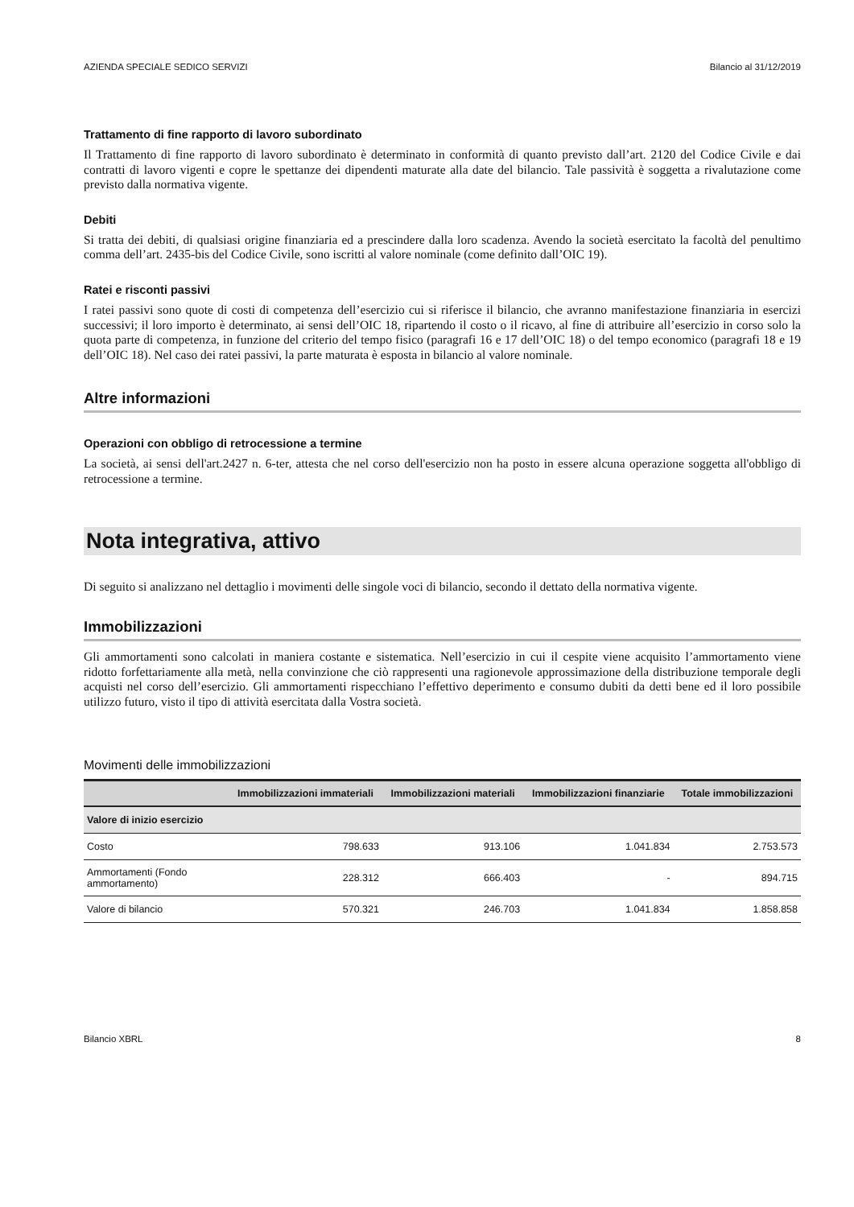AZIENDA SPECIALE SEDICO SERVIZI Bilancio al 31/12/2019
Trattamento di fine rapporto di lavoro subordinato
Il Trattamento di fine rapporto di lavoro subordinato è determinato in conformità di quanto previsto dall’art. 2120 del Codice Civile e dai contratti di lavoro vigenti e copre le spettanze dei dipendenti maturate alla date del bilancio. Tale passività è soggetta a rivalutazione come previsto dalla normativa vigente.
Debiti
Si tratta dei debiti, di qualsiasi origine finanziaria ed a prescindere dalla loro scadenza. Avendo la società esercitato la facoltà del penultimo comma dell’art. 2435-bis del Codice Civile, sono iscritti al valore nominale (come definito dall’OIC 19).
Ratei e risconti passivi
I ratei passivi sono quote di costi di competenza dell’esercizio cui si riferisce il bilancio, che avranno manifestazione finanziaria in esercizi successivi; il loro importo è determinato, ai sensi dell’OIC 18, ripartendo il costo o il ricavo, al fine di attribuire all’esercizio in corso solo la quota parte di competenza, in funzione del criterio del tempo fisico (paragrafi 16 e 17 dell’OIC 18) o del tempo economico (paragrafi 18 e 19 dell’OIC 18). Nel caso dei ratei passivi, la parte maturata è esposta in bilancio al valore nominale.
Altre informazioni
Operazioni con obbligo di retrocessione a termine
La società, ai sensi dell'art.2427 n. 6-ter, attesta che nel corso dell'esercizio non ha posto in essere alcuna operazione soggetta all'obbligo di retrocessione a termine.
Nota integrativa, attivo
Di seguito si analizzano nel dettaglio i movimenti delle singole voci di bilancio, secondo il dettato della normativa vigente.
Immobilizzazioni
Gli ammortamenti sono calcolati in maniera costante e sistematica. Nell’esercizio in cui il cespite viene acquisito l’ammortamento viene ridotto forfettariamente alla metà, nella convinzione che ciò rappresenti una ragionevole approssimazione della distribuzione temporale degli acquisti nel corso dell’esercizio. Gli ammortamenti rispecchiano l’effettivo deperimento e consumo dubiti da detti bene ed il loro possibile utilizzo futuro, visto il tipo di attività esercitata dalla Vostra società.
Movimenti delle immobilizzazioni
| | Immobilizzazioni immateriali | Immobilizzazioni materiali | Immobilizzazioni finanziarie | Totale immobilizzazioni |
| --- | --- | --- | --- | --- |
| Valore di inizio esercizio | | | | |
| Costo | 798.633 | 913.106 | 1.041.834 | 2.753.573 |
| Ammortamenti (Fondo ammortamento) | 228.312 | 666.403 | - | 894.715 |
| Valore di bilancio | 570.321 | 246.703 | 1.041.834 | 1.858.858 |
Bilancio XBRL 8